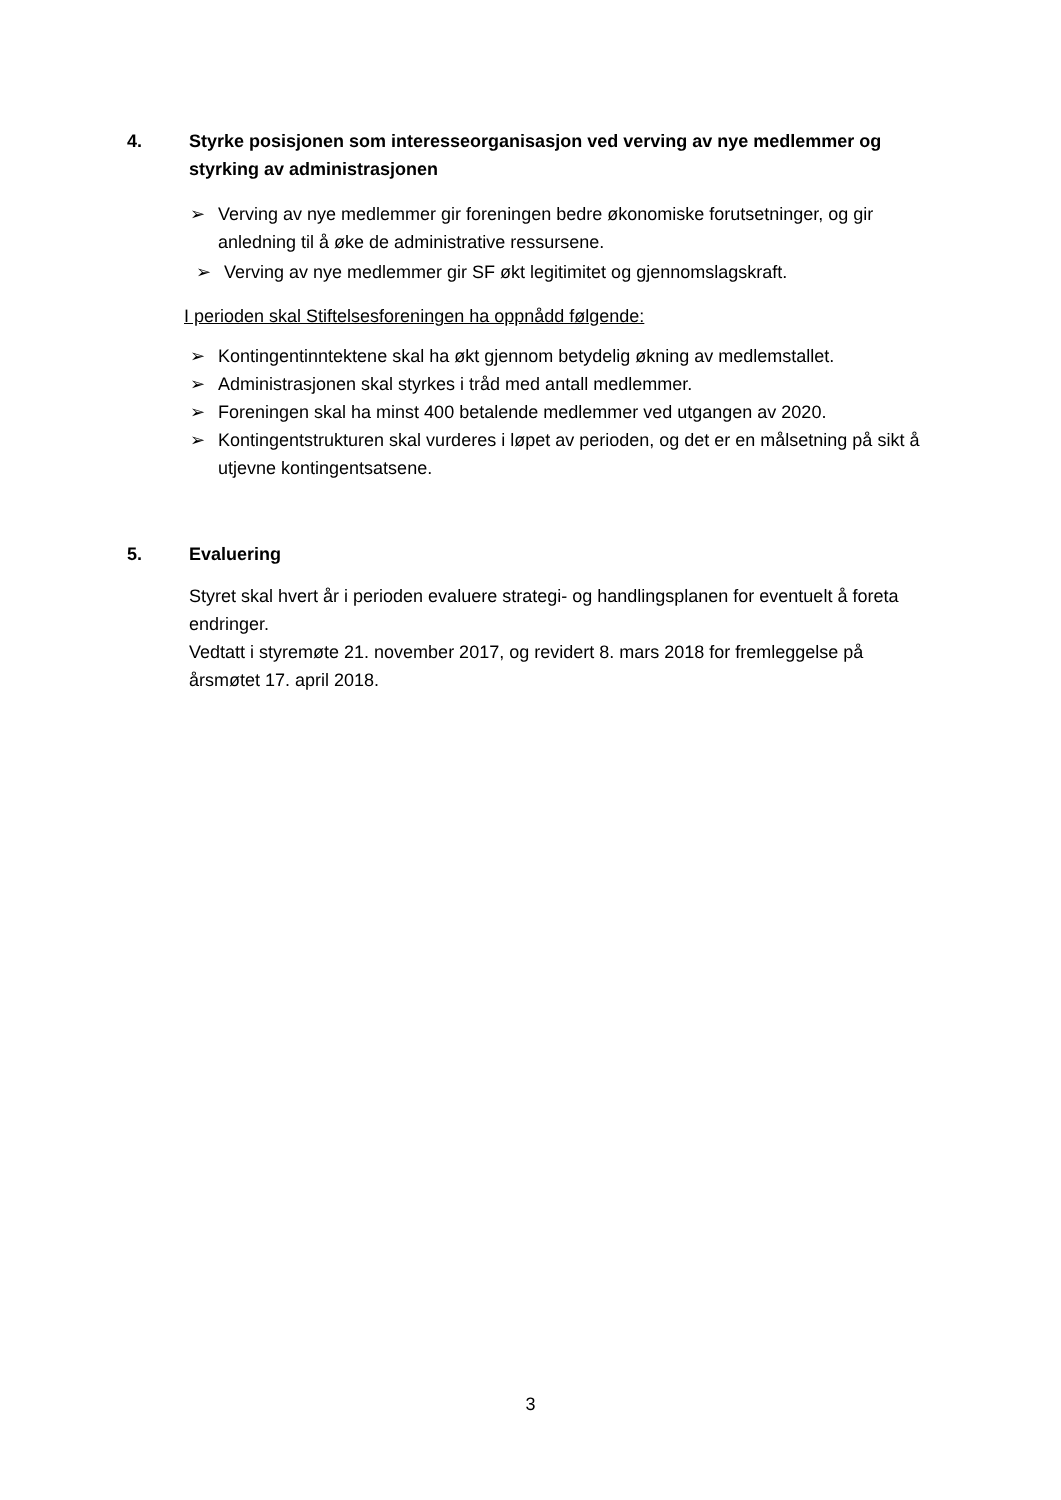4. Styrke posisjonen som interesseorganisasjon ved verving av nye medlemmer og styrking av administrasjonen
➢ Verving av nye medlemmer gir foreningen bedre økonomiske forutsetninger, og gir anledning til å øke de administrative ressursene.
➢ Verving av nye medlemmer gir SF økt legitimitet og gjennomslagskraft.
I perioden skal Stiftelsesforeningen ha oppnådd følgende:
➢ Kontingentinntektene skal ha økt gjennom betydelig økning av medlemstallet.
➢ Administrasjonen skal styrkes i tråd med antall medlemmer.
➢ Foreningen skal ha minst 400 betalende medlemmer ved utgangen av 2020.
➢ Kontingentstrukturen skal vurderes i løpet av perioden, og det er en målsetning på sikt å utjevne kontingentsatsene.
5. Evaluering
Styret skal hvert år i perioden evaluere strategi- og handlingsplanen for eventuelt å foreta endringer.
Vedtatt i styremøte 21. november 2017, og revidert 8. mars 2018 for fremleggelse på årsmøtet 17. april 2018.
3